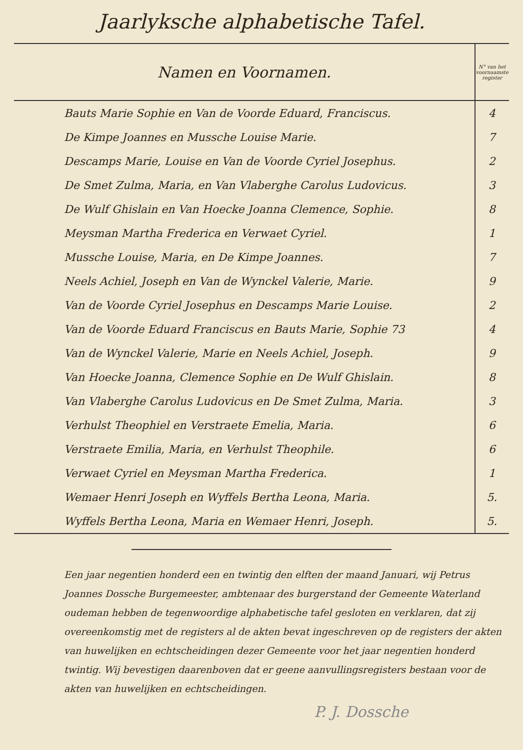Jaarlyksche alphabetische Tafel.
| Namen en Voornamen. | N° van het voornaamste register |
| --- | --- |
| Bauts Marie Sophie en Van de Voorde Eduard, Franciscus. | 4 |
| De Kimpe Joannes en Mussche Louise Marie. | 7 |
| Descamps Marie, Louise en Van de Voorde Cyriel Josephus. | 2 |
| De Smet Zulma, Maria, en Van Vlaberghe Carolus Ludovicus. | 3 |
| De Wulf Ghislain en Van Hoecke Joanna Clemence, Sophie. | 8 |
| Meysman Martha Frederica en Verwaet Cyriel. | 1 |
| Mussche Louise, Maria, en De Kimpe Joannes. | 7 |
| Neels Achiel, Joseph en Van de Wynckel Valerie, Marie. | 9 |
| Van de Voorde Cyriel Josephus en Descamps Marie Louise. | 2 |
| Van de Voorde Eduard Franciscus en Bauts Marie, Sophie 73 | 4 |
| Van de Wynckel Valerie, Marie en Neels Achiel, Joseph. | 9 |
| Van Hoecke Joanna, Clemence Sophie en De Wulf Ghislain. | 8 |
| Van Vlaberghe Carolus Ludovicus en De Smet Zulma, Maria. | 3 |
| Verhulst Theophiel en Verstraete Emelia, Maria. | 6 |
| Verstraete Emilia, Maria, en Verhulst Theophile. | 6 |
| Verwaet Cyriel en Meysman Martha Frederica. | 1 |
| Wemaer Henri Joseph en Wyffels Bertha Leona, Maria. | 5. |
| Wyffels Bertha Leona, Maria en Wemaer Henri, Joseph. | 5. |
Een jaar negentien honderd een en twintig den elften der maand Januari, wij Petrus Joannes Dossche Burgemeester, ambtenaar des burgerstand der Gemeente Waterland oudeman hebben de tegenwoordige alphabetische tafel gesloten en verklaren, dat zij overeenkomstig met de registers al de akten bevat ingeschreven op de registers der akten van huwelijken en echtscheidingen dezer Gemeente voor het jaar negentien honderd twintig. Wij bevestigen daarenboven dat er geene aanvullingsregisters bestaan voor de akten van huwelijken en echtscheidingen.
P. J. Dossche